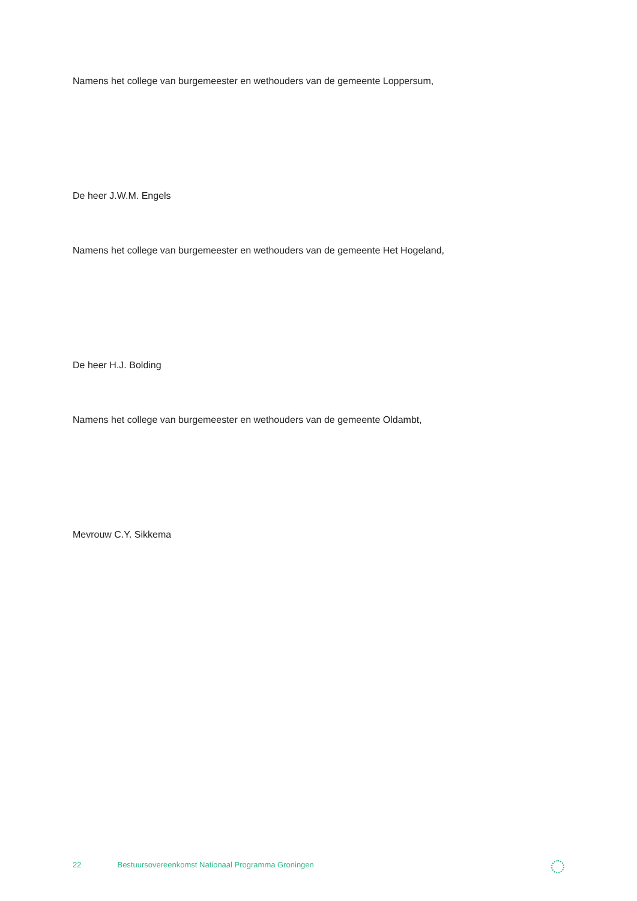Namens het college van burgemeester en wethouders van de gemeente Loppersum,
De heer J.W.M. Engels
Namens het college van burgemeester en wethouders van de gemeente Het Hogeland,
De heer H.J. Bolding
Namens het college van burgemeester en wethouders van de gemeente Oldambt,
Mevrouw C.Y. Sikkema
22 Bestuursovereenkomst Nationaal Programma Groningen